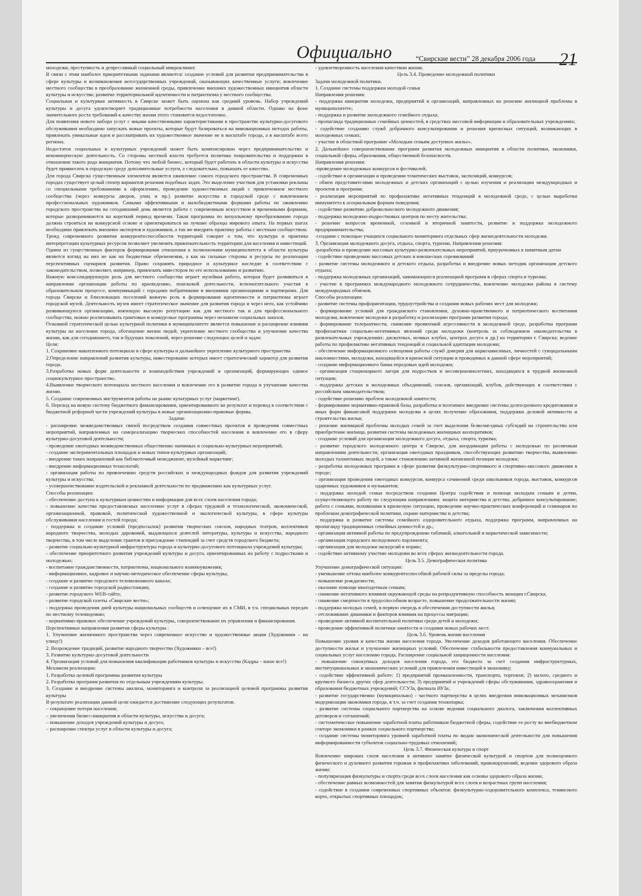Официально “Свирские вести” 28 декабря 2006 года 21
молодежи, преступность и депрессивный социальный микроклимат.
В связи с этим наиболее приоритетными задачами являются: создание условий для развития предпринимательства в сфере культуры и возникновения негосударственных учреждений, оказывающих качественные услуги; вовлечение местного сообщества в преобразование жизненной среды, привлечение внешних художественных инициатив области культуры и искусства; развитие территориальной идентичности и патриотизма у местного сообщества.
Социальная и культурная активность в Свирске может быть оценена как средний уровень. Набор учреждений культуры и досуга удовлетворяет традиционные потребности населения в данной области. Однако на фоне значительного роста требований к качеству жизни этого становится недостаточно.
Для появления нового набора услуг с иными качественными характеристиками в пространстве культурно-досугового обслуживания необходимо запускать новые проекты, которые будут базироваться на инновационных методах работы, привлекать уникальные идеи и рассматривать их художественное значение не в масштабе города, а в масштабе всего региона.
Недостаток социальных и культурных учреждений может быть компенсирован через предпринимательство и некоммерческую деятельность. Со стороны местной власти требуется политика покровительства и поддержки в отношении такого рода инициатив. Потому что любой бизнес, который будет работать в области культуры и искусства будет привносить в городскую среду дополнительные услуги, а следовательно, повышать ее качество.
Для города Свирска существенным элементом является оживление самого городского пространства. В современных городах существует целый спектр вариантов решения подобных задач. Это выделение участков для установки рекламы со специальными требованиями к оформлению, проведение художественных акций с привлечением местного сообщества (через конкурсы дворов, улиц и пр.) развитие искусства в городской среде с вовлечением профессиональных художников. Самыми эффективными и малобюджетными формами работы по оживлению городского пространства на сегодняшний день является работа с современным искусством и временными формами, которые разворачиваются на короткий период времени. Такая программа по визуальному преобразованию города должна строиться на конкурсной основе и ориентироваться на лучшие образцы мирового опыта. На первых шагах необходимо привлекать внешних экспертов и художников, а так же внедрять практику работы с местным сообществом.
Тренд современного развития конкурентоспособности территорий говорит о том, что культура и практика интерпретации культурных ресурсов позволяет увеличить привлекательность территории для населения и инвестиций.
Одним из существенных факторов формирования отношения к полномочиям муниципалитета в области культуры является взгляд на них не как на бюджетные обременения, а как на сильные стороны и ресурсы по реализации перспективных сценариев развития. Право сохранять природное и культурное наследие в соответствии с законодательством, позволяет, например, привлекать инвесторов по его использованию и развитию.
Важную консолидирующую роль для местного сообщества играет музейная работа, которая будет развиваться в направлении организации работы по краеведению, поисковой деятельности, вспомогательного участия в образовательном процессе, коммуникаций с городами побратимами и внешними организациями и партнерами. Для города Свирска и близлежащих поселений важную роль в формировании идентичности и патриотизма играет городской музей. Деятельность музея имеет стратегическое значение для развития города и через него, как устойчиво развивающуюся организацию, имеющую высокую репутацию как для местного так и для профессионального сообщества, можно реализовывать грантовые и конкурсные программы через механизм социальных заказов.
Основной стратегической целью культурной политики в муниципалитете является повышение и расширение влияния культуры на население города, обогащение жизни людей, укрепление местного сообщества и улучшение качества жизни, как для сегодняшнего, так и будущих поколений, через решение следующих целей и задач:
Цели:
1. Сохранение накопленного потенциала в сфере культуры и дальнейшее укрепление культурного пространства
2.Определение направлений развития культуры, инвестирование которых имеет стратегический характер для развития города.
3.Разработка новых форм деятельности и взаимодействия учреждений и организаций, формирующих единое социокультурное пространство.
4.Выявление творческого потенциала местного населения и вовлечение его в развитие города и улучшение качества жизни.
5. Создание современных инструментов работы на рынке культурных услуг (маркетинг).
6. Переход на новую систему бюджетного финансирования, ориентированного на результат и перевод в соответствии с бюджетной реформой части учреждений культуры в новые организационно-правовые формы.
Задачи:
- расширение межведомственных связей посредством создания совместных проектов и проведения совместных мероприятий, направленных на самореализацию творческих способностей населения и вовлечение его в сферу культурно-досуговой деятельности;
- проведение ежегодных межведомственных общественно значимых и социально-культурных мероприятий;
- создание экспериментальных площадок и новых типов культурных организаций;
- внедрение таких направлений как библиотечный менеджмент, музейный маркетинг;
- внедрение информационных технологий;
- организация работы по привлечению средств российских и международных фондов для развития учреждений культуры и искусства;
- усовершенствование издательской и рекламной деятельности по продвижению как культурных услуг.
Способы реализации:
- обеспечение доступа к культурным ценностям и информации для всех слоев населения города;
- повышение качества предоставляемых населению услуг в сферах трудовой и технологической, экономической, организационной, правовой, политической художественной и экологической культуры, в сфере культуры обслуживания населения и гостей города;
- поддержка и создание условий (предпосылок) развития творческих союзов, народных театров, коллективов народного творчества, молодых дарований, выдающихся деятелей литературы, культуры и искусства, народного творчества, в том числе выделение грантов и присуждение стипендий за счет средств городского бюджета;
- развитие социально-культурной инфраструктуры города и культурно-досугового потенциала учреждений культуры;
- обеспечение приоритетного развития учреждений культуры и досуга, ориентированных на работу с подростками и молодежью;
- воспитание гражданственности, патриотизма, национального взаимоуважения;
- информационное, кадровое и научно-методическое обеспечение сферы культуры;
- создание и развитие городского телевизионного канала;
- создание и развитие городской радиостанции;
- развитие городского WEB-сайта;
- развитие городской газеты «Свирские вести»;
- поддержка проведения дней культуры национальных сообществ и освещение их в СМИ, в т.ч. специальных передач по местному телевидению;
- нормативно-правовое обеспечение учреждений культуры, совершенствование их управления и финансирования.
Перспективные направления развития сферы культуры :
1. Улучшение жизненного пространства через современное искусство и художественные акции (Художники – на улицу!)
2. Возрождение традиций, развитие народного творчества (Художники – все!)
3. Развитие культурно-досуговой деятельности
4. Организация условий для повышения квалификации работников культуры и искусства (Кадры – наше все!)
Механизм реализации:
1. Разработка целевой программы развития культуры
2. Разработка программ развития по отдельным учреждениям культуры.
3. Создание и внедрение системы анализа, мониторинга и контроля за реализацией целевой программы развития культуры
В результате реализации данной цели ожидается достижение следующих результатов:
– сокращение потери населения;
– увеличения бизнес-инициатив в области культуры, искусства и досуга;
– повышение доходов учреждений культуры и досуга;
– расширение спектра услуг в области культуры и досуга;
- удовлетворенность населения качеством жизни.
Цель 3.4. Проведение молодежной политики
Задачи молодежной политики.
1. Создание системы поддержки молодой семьи
Направления решения:
- поддержка инициатив молодежи, предприятий и организаций, направленных на решение жилищной проблемы в муниципалитете;
- поддержка и развитие молодежного семейного отдыха;
- пропаганда традиционных семейных ценностей, в средствах массовой информации и образовательных учреждениях;
- содействие созданию служб добрачного консультирования и решения кризисных ситуаций, возникающих в молодежных семьях;
- участие в областной программе «Молодым семьям доступное жилье».
2. Дальнейшее совершенствование программ развития молодежных инициатив в области политики, экономики, социальной сферы, образования, общественной безопасности.
Направления решения:
-проведение молодежных конкурсов и фестивалей;
- содействие в организации и проведении тематических выставок, экспозиций, конкурсов;
- обмен представителями молодежных и детских организаций с целью изучения и реализации международных и проектов и программ;
- реализация мероприятий по профилактике негативных тенденций в молодежной среде, с целью выработки иммунитета к асоциальным формам поведения;
- содействие развитию добровольческого молодежного движения;
- поддержка молодежно-подростковых центров по месту жительства;
- решение вопросов временной, сезонной и вторичной занятости, развитие и поддержка молодежного предпринимательства;
-создание с помощью учащихся социального мониторинга отдельных сфер жизнедеятельности молодежи.
3. Организация молодежного досуга, отдыха, спорта, туризма. Направления решения:
-разработка и проведение массовых культурно-развлекательных мероприятий, приуроченных к памятным датам
- содействие проведению массовых детских и юношеских соревнований
- развитие системы молодежного и детского отдыха, разработка и внедрение новых методик организации детского отдыха;
- поддержка молодежных организаций, занимающихся реализацией программ в сферах спорта и туризма;
- участие в программах международного молодежного сотрудничества, вовлечение молодежи района в систему международных обменов.
Способы реализации:
- развитие системы профориентации, трудоустройства и создания новых рабочих мест для молодежи;
- формирование условий для гражданского становления, духовно-нравственного и патриотического воспитания молодежи, вовлечение молодежи в разработку и реализацию программ развития города;
- формирование толерантности, снижение проявлений агрессивности в молодежной среде, разработка программ профилактики социально-негативных явлений среди молодежи (контроль за соблюдением законодательства в развлекательных учреждениях: дискотеках, ночных клубах, центрах досуга и др.) на территории г. Свирска; ведение работы по профилактике негативных тенденций и социальной адаптации молодежи;
- обеспечение информационного освещения работы служб доверия для наркозависимых, личностей с суицидальными наклонностями, молодежи, находящейся в кризисной ситуации и проводимых в данной сфере мероприятий;
- создание информационного банка передовых идей молодежи;
- организация стационарного лагеря для подростков и несовершеннолетних, находящихся в трудной жизненной ситуации;
- поддержка детских и молодежных объединений, союзов, организаций, клубов, действующих в соответствии с российским законодательством;
- содействие решению проблем молодежной занятости;
- формирование нормативно-правовой базы, разработка и поэтапное внедрение системы долгосрочного кредитования и иных форм финансовой поддержки молодежи в целях получение образования, поддержки деловой активности и строительства жилья;
- решение жилищной проблемы молодых семей за счет выделения безвозмездных субсидий на строительство или приобретение жилища, развития системы молодежных жилищных кооперативов;
- создание условий для организации молодежного досуга, отдыха, спорта, туризма;
- развитие городского молодежного центра в Свирске, для координации работы с молодежью по различным направлениям деятельности; организация ежегодных праздников, способствующих развитию творчества, выявлению молодых талантливых людей, а также становлению активной жизненной позиции молодежи;
- разработка молодежных программ в сфере развития физкультурно-спортивного и спортивно-массового движения в городе;
- организация проведения ежегодных конкурсов, конкурса сочинений среди школьников города, выставок, конкурсов одаренных художников и музыкантов;
- поддержка молодой семьи посредством создания Центра содействия и помощи молодым семьям и детям, осуществляющего работу по следующим направлениям: защита материнства и детства; добрачное консультирование; работа с семьями, попавшими в кризисную ситуацию, проведение научно-практических конференций и семинаров по проблемам демографической политики, охране материнства и детства;
- поддержка и развитие системы семейного оздоровительного отдыха, поддержка программ, направленных на пропаганду традиционных семейных ценностей и др.;
- организация активной работы по предупреждению табачной, алкогольной и наркотической зависимости;
- организация городского молодежного парламента;
- организация для молодежи экскурсий в мэрию;
- содействие активному участию молодежи во всех сферах жизнедеятельности города.
Цель 3.5. Демографическая политика
Улучшение демографической ситуации:
- уменьшение оттока наиболее конкурентоспособной рабочей силы за пределы города;
- повышение рождаемости;
- оказание помощи многодетным семьям;
- снижение негативного влияния окружающей среды на репродуктивную способность женщин г.Свирска;
- снижение смертности в трудоспособном возрасте, повышение продолжительности жизни;
- поддержка молодых семей, в первую очередь в обеспечении доступности жилья;
- отслеживание динамики и факторов влияния на процессы миграции;
- проведение активной воспитательной политики среди детей и молодежи;
- проведение эффективной политики занятости и создания новых рабочих мест.
Цель 3.6. Уровень жизни населения
Повышение уровня и качества жизни населения города. Увеличение доходов работающего населения. Обеспечение доступности жилья и улучшение жилищных условий. Обеспечение стабильности предоставления коммунальных и социальных услуг населению города. Расширение социальной защищенности населения:
- повышение совокупных доходов населения города, его бюджета за счет создания инфраструктурных, институциональных и экономических условий для привлечения инвестиций в экономику;
- содействие эффективной работе: 1) предприятий промышленности, транспорта, торговли; 2) малого, среднего и крупного бизнеса других сфер деятельности; 3) предприятий и учреждений сферы обслуживания, здравоохранения и образования бюджетных учреждений; ССУЗа, филиала ВУЗа;
- развитие государственно (муниципально) - частного партнерства в целях внедрения инновационных механизмов модернизации экономики города, в т.ч. за счет создания технопарка;
- развитие системы социального партнерства на основе ведения социального диалога, заключения коллективных договоров и соглашений;
- систематическое повышение заработной платы работникам бюджетной сферы, содействие ее росту во внебюджетном секторе экономики в рамках социального партнерства;
- создание системы мониторинга уровней заработной платы по видам экономической деятельности для повышения информированности субъектов социально-трудовых отношений;
Цель 3.7. Физическая культура и спорт
Вовлечение широких слоев населения в активное занятие физической культурой и спортом для полноценного физического и духовного развития горожан и профилактики заболеваний, правонарушений, ведение здорового образа жизни:
- популяризация физкультуры и спорта среди всех слоев населения как основы здорового образа жизни;
- обеспечение равных возможностей для занятия физкультурой всех слоев и возрастных групп населения;
- содействие в создании современных спортивных объектов: физкультурно-оздоровительного комплекса, теннисного корта, открытых спортивных площадок;